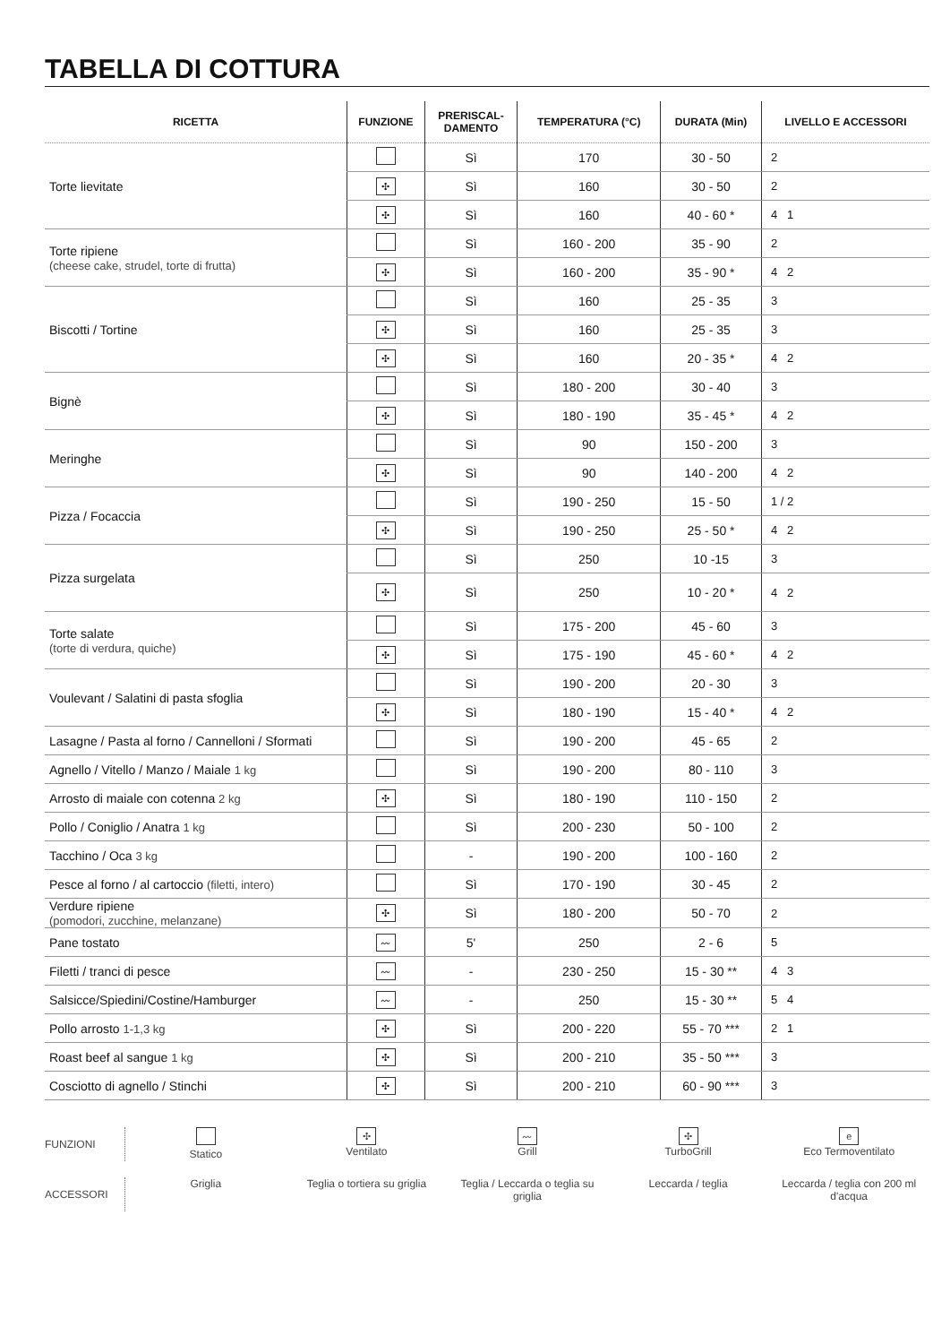TABELLA DI COTTURA
| RICETTA | FUNZIONE | PRERISCAL- DAMENTO | TEMPERATURA (°C) | DURATA (Min) | LIVELLO E ACCESSORI |
| --- | --- | --- | --- | --- | --- |
| Torte lievitate | | Sì | 170 | 30 - 50 | 2 |
| | ✣ | Sì | 160 | 30 - 50 | 2 |
| | ✣ | Sì | 160 | 40 - 60 * | 4 1 |
| Torte ripiene (cheese cake, strudel, torte di frutta) | | Sì | 160 - 200 | 35 - 90 | 2 |
| | ✣ | Sì | 160 - 200 | 35 - 90 * | 4 2 |
| Biscotti / Tortine | | Sì | 160 | 25 - 35 | 3 |
| | ✣ | Sì | 160 | 25 - 35 | 3 |
| | ✣ | Sì | 160 | 20 - 35 * | 4 2 |
| Bignè | | Sì | 180 - 200 | 30 - 40 | 3 |
| | ✣ | Sì | 180 - 190 | 35 - 45 * | 4 2 |
| Meringhe | | Sì | 90 | 150 - 200 | 3 |
| | ✣ | Sì | 90 | 140 - 200 | 4 2 |
| Pizza / Focaccia | | Sì | 190 - 250 | 15 - 50 | 1 / 2 |
| | ✣ | Sì | 190 - 250 | 25 - 50 * | 4 2 |
| Pizza surgelata | | Sì | 250 | 10 -15 | 3 |
| | ✣ | Sì | 250 | 10 - 20 * | 4 2 |
| Torte salate (torte di verdura, quiche) | | Sì | 175 - 200 | 45 - 60 | 3 |
| | ✣ | Sì | 175 - 190 | 45 - 60 * | 4 2 |
| Voulevant / Salatini di pasta sfoglia | | Sì | 190 - 200 | 20 - 30 | 3 |
| | ✣ | Sì | 180 - 190 | 15 - 40 * | 4 2 |
| Lasagne / Pasta al forno / Cannelloni / Sformati | | Sì | 190 - 200 | 45 - 65 | 2 |
| Agnello / Vitello / Manzo / Maiale 1 kg | | Sì | 190 - 200 | 80 - 110 | 3 |
| Arrosto di maiale con cotenna 2 kg | ✣ | Sì | 180 - 190 | 110 - 150 | 2 |
| Pollo / Coniglio / Anatra 1 kg | | Sì | 200 - 230 | 50 - 100 | 2 |
| Tacchino / Oca 3 kg | | - | 190 - 200 | 100 - 160 | 2 |
| Pesce al forno / al cartoccio (filetti, intero) | | Sì | 170 - 190 | 30 - 45 | 2 |
| Verdure ripiene (pomodori, zucchine, melanzane) | ✣ | Sì | 180 - 200 | 50 - 70 | 2 |
| Pane tostato | 〰 | 5' | 250 | 2 - 6 | 5 |
| Filetti / tranci di pesce | 〰 | - | 230 - 250 | 15 - 30 ** | 4 3 |
| Salsicce/Spiedini/Costine/Hamburger | 〰 | - | 250 | 15 - 30 ** | 5 4 |
| Pollo arrosto 1-1,3 kg | ✣ | Sì | 200 - 220 | 55 - 70 *** | 2 1 |
| Roast beef al sangue 1 kg | ✣ | Sì | 200 - 210 | 35 - 50 *** | 3 |
| Cosciotto di agnello / Stinchi | ✣ | Sì | 200 - 210 | 60 - 90 *** | 3 |
FUNZIONI
Statico
✣
Ventilato
〰
Grill
✣
TurboGrill
e
Eco Termoventilato
ACCESSORI
Griglia
Teglia o tortiera su griglia
Teglia / Leccarda o teglia su griglia
Leccarda / teglia
Leccarda / teglia con 200 ml d'acqua